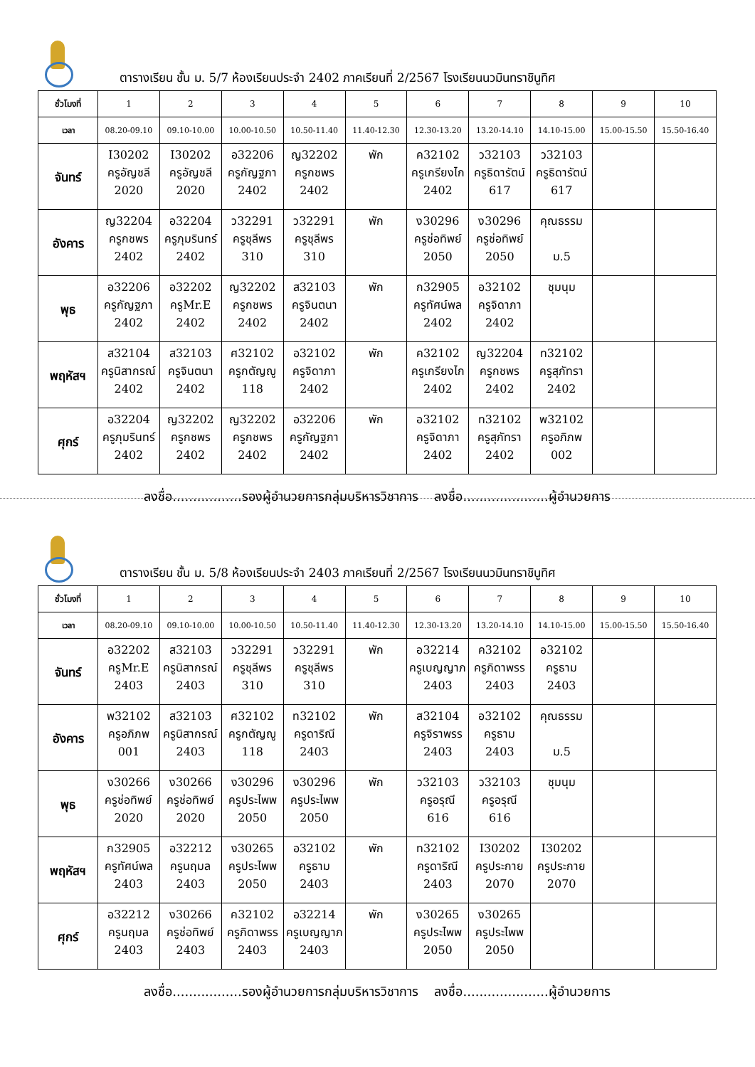ตารางเรียน ชั้น ม. 5/7 ห้องเรียนประจำ 2402 ภาคเรียนที่ 2/2567 โรงเรียนนวมินทราชินูทิศ
| ชั่วโมงที่ | 1 | 2 | 3 | 4 | 5 | 6 | 7 | 8 | 9 | 10 |
| เวลา | 08.20-09.10 | 09.10-10.00 | 10.00-10.50 | 10.50-11.40 | 11.40-12.30 | 12.30-13.20 | 13.20-14.10 | 14.10-15.00 | 15.00-15.50 | 15.50-16.40 |
| จันทร์ | I30202 ครูอัญชลี 2020 | I30202 ครูอัญชลี 2020 | อ32206 ครูกัญฐภา 2402 | ญ32202 ครูกชพร 2402 | พัก | ค32102 ครูเกรียงไก 2402 | ว32103 ครูธิดารัตน์ 617 | ว32103 ครูธิดารัตน์ 617 | | |
| อังคาร | ญ32204 ครูกชพร 2402 | อ32204 ครูภุมรินทร์ 2402 | ว32291 ครูชุลีพร 310 | ว32291 ครูชุลีพร 310 | พัก | ง30296 ครูช่อทิพย์ 2050 | ง30296 ครูช่อทิพย์ 2050 | คุณธรรม ม.5 | | |
| พุธ | อ32206 ครูกัญฐภา 2402 | อ32202 ครูMr.E 2402 | ญ32202 ครูกชพร 2402 | ส32103 ครูจินตนา 2402 | พัก | ก32905 ครูทัศน์พล 2402 | อ32102 ครูจิดาภา 2402 | ชุมนุม | | |
| พฤหัสฯ | ส32104 ครูนิสากรณ์ 2402 | ส32103 ครูจินตนา 2402 | ศ32102 ครูกตัญญู 118 | อ32102 ครูจิดาภา 2402 | พัก | ค32102 ครูเกรียงไก 2402 | ญ32204 ครูกชพร 2402 | ท32102 ครูสุภัทรา 2402 | | |
| ศุกร์ | อ32204 ครูภุมรินทร์ 2402 | ญ32202 ครูกชพร 2402 | ญ32202 ครูกชพร 2402 | อ32206 ครูกัญฐภา 2402 | พัก | อ32102 ครูจิดาภา 2402 | ท32102 ครูสุภัทรา 2402 | พ32102 ครูอภิภพ 002 | | |
ลงชื่อ.................รองผู้อำนวยการกลุ่มบริหารวิชาการ ลงชื่อ.....................ผู้อำนวยการ
ตารางเรียน ชั้น ม. 5/8 ห้องเรียนประจำ 2403 ภาคเรียนที่ 2/2567 โรงเรียนนวมินทราชินูทิศ
| ชั่วโมงที่ | 1 | 2 | 3 | 4 | 5 | 6 | 7 | 8 | 9 | 10 |
| เวลา | 08.20-09.10 | 09.10-10.00 | 10.00-10.50 | 10.50-11.40 | 11.40-12.30 | 12.30-13.20 | 13.20-14.10 | 14.10-15.00 | 15.00-15.50 | 15.50-16.40 |
| จันทร์ | อ32202 ครูMr.E 2403 | ส32103 ครูนิสากรณ์ 2403 | ว32291 ครูชุลีพร 310 | ว32291 ครูชุลีพร 310 | พัก | อ32214 ครูเบญญาภ 2403 | ค32102 ครูภิดาพรร 2403 | อ32102 ครูธาม 2403 | | |
| อังคาร | พ32102 ครูอภิภพ 001 | ส32103 ครูนิสากรณ์ 2403 | ศ32102 ครูกตัญญู 118 | ท32102 ครูดาริณี 2403 | พัก | ส32104 ครูจิราพรร 2403 | อ32102 ครูธาม 2403 | คุณธรรม ม.5 | | |
| พุธ | ง30266 ครูช่อทิพย์ 2020 | ง30266 ครูช่อทิพย์ 2020 | ง30296 ครูประไพพ 2050 | ง30296 ครูประไพพ 2050 | พัก | ว32103 ครูอรุณี 616 | ว32103 ครูอรุณี 616 | ชุมนุม | | |
| พฤหัสฯ | ก32905 ครูทัศน์พล 2403 | อ32212 ครูนฤมล 2403 | ง30265 ครูประไพพ 2050 | อ32102 ครูธาม 2403 | พัก | ท32102 ครูดาริณี 2403 | I30202 ครูประกาย 2070 | I30202 ครูประกาย 2070 | | |
| ศุกร์ | อ32212 ครูนฤมล 2403 | ง30266 ครูช่อทิพย์ 2403 | ค32102 ครูภิดาพรร 2403 | อ32214 ครูเบญญาภ 2403 | พัก | ง30265 ครูประไพพ 2050 | ง30265 ครูประไพพ 2050 | | | |
ลงชื่อ.................รองผู้อำนวยการกลุ่มบริหารวิชาการ ลงชื่อ.....................ผู้อำนวยการ